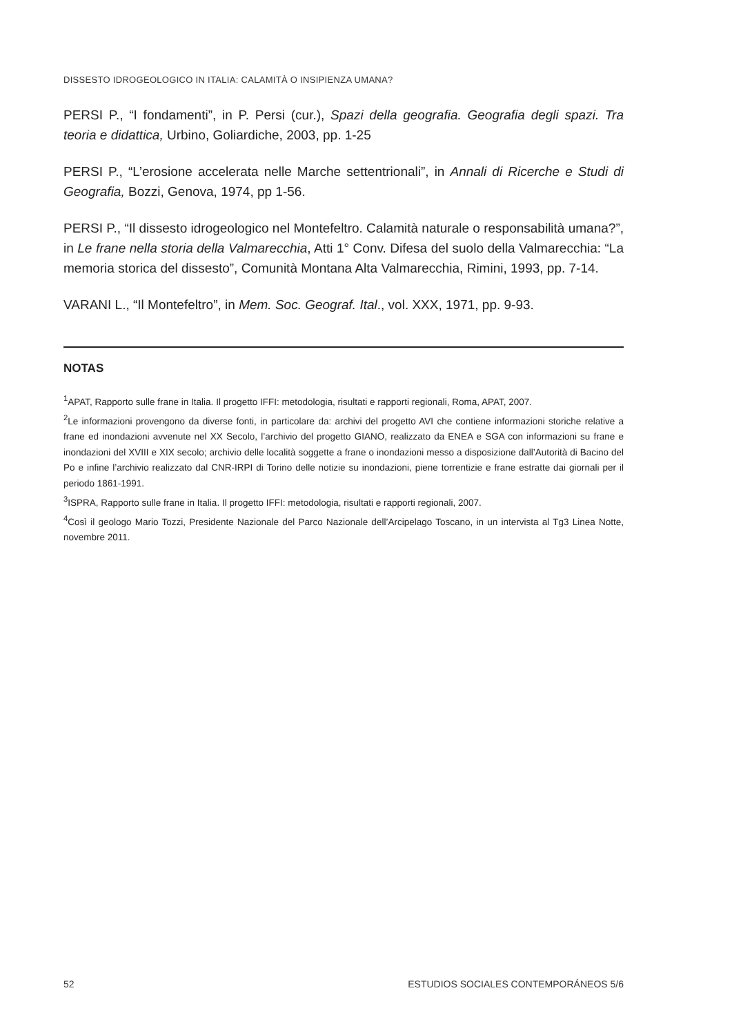DISSESTO IDROGEOLOGICO IN ITALIA: CALAMITÀ O INSIPIENZA UMANA?
PERSI P., “I fondamenti”, in P. Persi (cur.), Spazi della geografia. Geografia degli spazi. Tra teoria e didattica, Urbino, Goliardiche, 2003, pp. 1-25
PERSI P., “L’erosione accelerata nelle Marche settentrionali”, in Annali di Ricerche e Studi di Geografia, Bozzi, Genova, 1974, pp 1-56.
PERSI P., “Il dissesto idrogeologico nel Montefeltro. Calamità naturale o responsabilità umana?”, in Le frane nella storia della Valmarecchia, Atti 1° Conv. Difesa del suolo della Valmarecchia: “La memoria storica del dissesto”, Comunità Montana Alta Valmarecchia, Rimini, 1993, pp. 7-14.
VARANI L., “Il Montefeltro”, in Mem. Soc. Geograf. Ital., vol. XXX, 1971, pp. 9-93.
NOTAS
<sup>1</sup> APAT, Rapporto sulle frane in Italia. Il progetto IFFI: metodologia, risultati e rapporti regionali, Roma, APAT, 2007.
<sup>2</sup> Le informazioni provengono da diverse fonti, in particolare da: archivi del progetto AVI che contiene informazioni storiche relative a frane ed inondazioni avvenute nel XX Secolo, l’archivio del progetto GIANO, realizzato da ENEA e SGA con informazioni su frane e inondazioni del XVIII e XIX secolo; archivio delle località soggette a frane o inondazioni messo a disposizione dall’Autorità di Bacino del Po e infine l’archivio realizzato dal CNR-IRPI di Torino delle notizie su inondazioni, piene torrentizie e frane estratte dai giornali per il periodo 1861-1991.
<sup>3</sup> ISPRA, Rapporto sulle frane in Italia. Il progetto IFFI: metodologia, risultati e rapporti regionali, 2007.
<sup>4</sup> Così il geologo Mario Tozzi, Presidente Nazionale del Parco Nazionale dell’Arcipelago Toscano, in un intervista al Tg3 Linea Notte, novembre 2011.
52 ESTUDIOS SOCIALES CONTEMPORÁNEOS 5/6